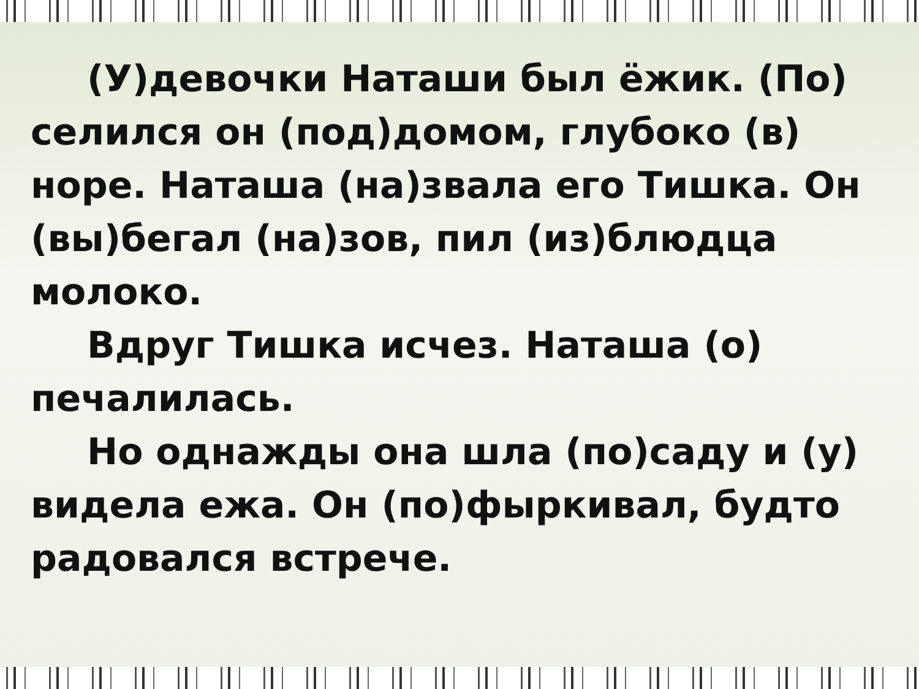(У)девочки Наташи был ёжик. (По) селился он (под)домом, глубоко (в) норе. Наташа (на)звала его Тишка. Он (вы)бегал (на)зов, пил (из)блюдца молоко.
Вдруг Тишка исчез. Наташа (о) печалилась.
Но однажды она шла (по)саду и (у) видела ежа. Он (по)фыркивал, будто радовался встрече.